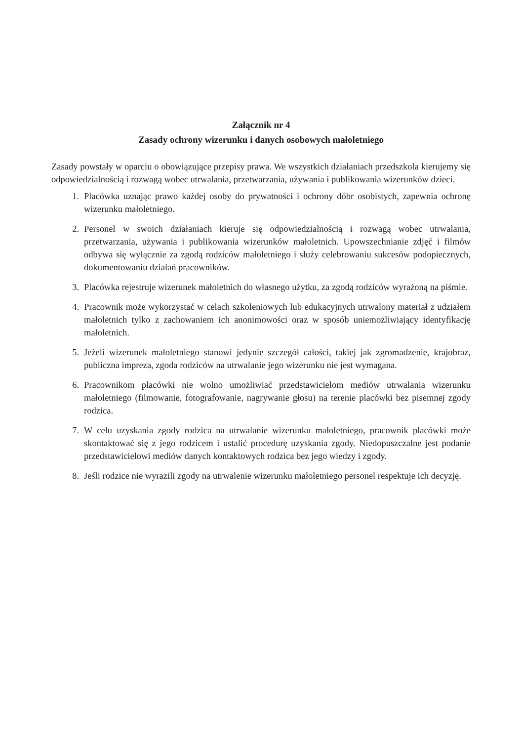Załącznik nr 4
Zasady ochrony wizerunku i danych osobowych małoletniego
Zasady powstały w oparciu o obowiązujące przepisy prawa. We wszystkich działaniach przedszkola kierujemy się odpowiedzialnością i rozwagą wobec utrwalania, przetwarzania, używania i publikowania wizerunków dzieci.
1. Placówka uznając prawo każdej osoby do prywatności i ochrony dóbr osobistych, zapewnia ochronę wizerunku małoletniego.
2. Personel w swoich działaniach kieruje się odpowiedzialnością i rozwagą wobec utrwalania, przetwarzania, używania i publikowania wizerunków małoletnich. Upowszechnianie zdjęć i filmów odbywa się wyłącznie za zgodą rodziców małoletniego i służy celebrowaniu sukcesów podopiecznych, dokumentowaniu działań pracowników.
3. Placówka rejestruje wizerunek małoletnich do własnego użytku, za zgodą rodziców wyrażoną na piśmie.
4. Pracownik może wykorzystać w celach szkoleniowych lub edukacyjnych utrwalony materiał z udziałem małoletnich tylko z zachowaniem ich anonimowości oraz w sposób uniemożliwiający identyfikację małoletnich.
5. Jeżeli wizerunek małoletniego stanowi jedynie szczegół całości, takiej jak zgromadzenie, krajobraz, publiczna impreza, zgoda rodziców na utrwalanie jego wizerunku nie jest wymagana.
6. Pracownikom placówki nie wolno umożliwiać przedstawicielom mediów utrwalania wizerunku małoletniego (filmowanie, fotografowanie, nagrywanie głosu) na terenie placówki bez pisemnej zgody rodzica.
7. W celu uzyskania zgody rodzica na utrwalanie wizerunku małoletniego, pracownik placówki może skontaktować się z jego rodzicem i ustalić procedurę uzyskania zgody. Niedopuszczalne jest podanie przedstawicielowi mediów danych kontaktowych rodzica bez jego wiedzy i zgody.
8. Jeśli rodzice nie wyrazili zgody na utrwalenie wizerunku małoletniego personel respektuje ich decyzję.